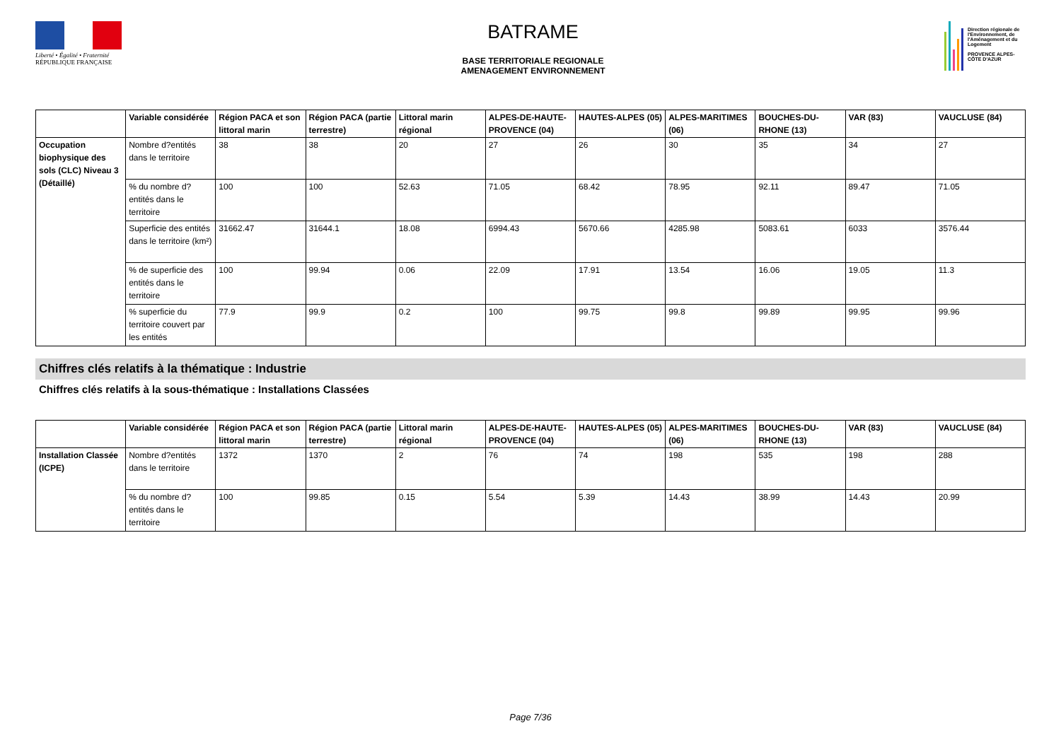Liberté • Égalité • Fraternité
RÉPUBLIQUE FRANÇAISE
BATRAME
BASE TERRITORIALE REGIONALE
AMENAGEMENT ENVIRONNEMENT
Direction régionale de l'Environnement, de l'Aménagement et du Logement
PROVENCE ALPES-CÔTE D'AZUR
| | Variable considérée | Région PACA et son littoral marin | Région PACA (partie terrestre) | Littoral marin régional | ALPES-DE-HAUTE-PROVENCE (04) | HAUTES-ALPES (05) | ALPES-MARITIMES (06) | BOUCHES-DU-RHONE (13) | VAR (83) | VAUCLUSE (84) |
| --- | --- | --- | --- | --- | --- | --- | --- | --- | --- | --- |
| Occupation biophysique des sols (CLC) Niveau 3 (Détaillé) | Nombre d?entités dans le territoire | 38 | 38 | 20 | 27 | 26 | 30 | 35 | 34 | 27 |
| | % du nombre d?entités dans le territoire | 100 | 100 | 52.63 | 71.05 | 68.42 | 78.95 | 92.11 | 89.47 | 71.05 |
| | Superficie des entités dans le territoire (km²) | 31662.47 | 31644.1 | 18.08 | 6994.43 | 5670.66 | 4285.98 | 5083.61 | 6033 | 3576.44 |
| | % de superficie des entités dans le territoire | 100 | 99.94 | 0.06 | 22.09 | 17.91 | 13.54 | 16.06 | 19.05 | 11.3 |
| | % superficie du territoire couvert par les entités | 77.9 | 99.9 | 0.2 | 100 | 99.75 | 99.8 | 99.89 | 99.95 | 99.96 |
Chiffres clés relatifs à la thématique : Industrie
Chiffres clés relatifs à la sous-thématique : Installations Classées
| | Variable considérée | Région PACA et son littoral marin | Région PACA (partie terrestre) | Littoral marin régional | ALPES-DE-HAUTE-PROVENCE (04) | HAUTES-ALPES (05) | ALPES-MARITIMES (06) | BOUCHES-DU-RHONE (13) | VAR (83) | VAUCLUSE (84) |
| --- | --- | --- | --- | --- | --- | --- | --- | --- | --- | --- |
| Installation Classée (ICPE) | Nombre d?entités dans le territoire | 1372 | 1370 | 2 | 76 | 74 | 198 | 535 | 198 | 288 |
| | % du nombre d?entités dans le territoire | 100 | 99.85 | 0.15 | 5.54 | 5.39 | 14.43 | 38.99 | 14.43 | 20.99 |
Page 7/36